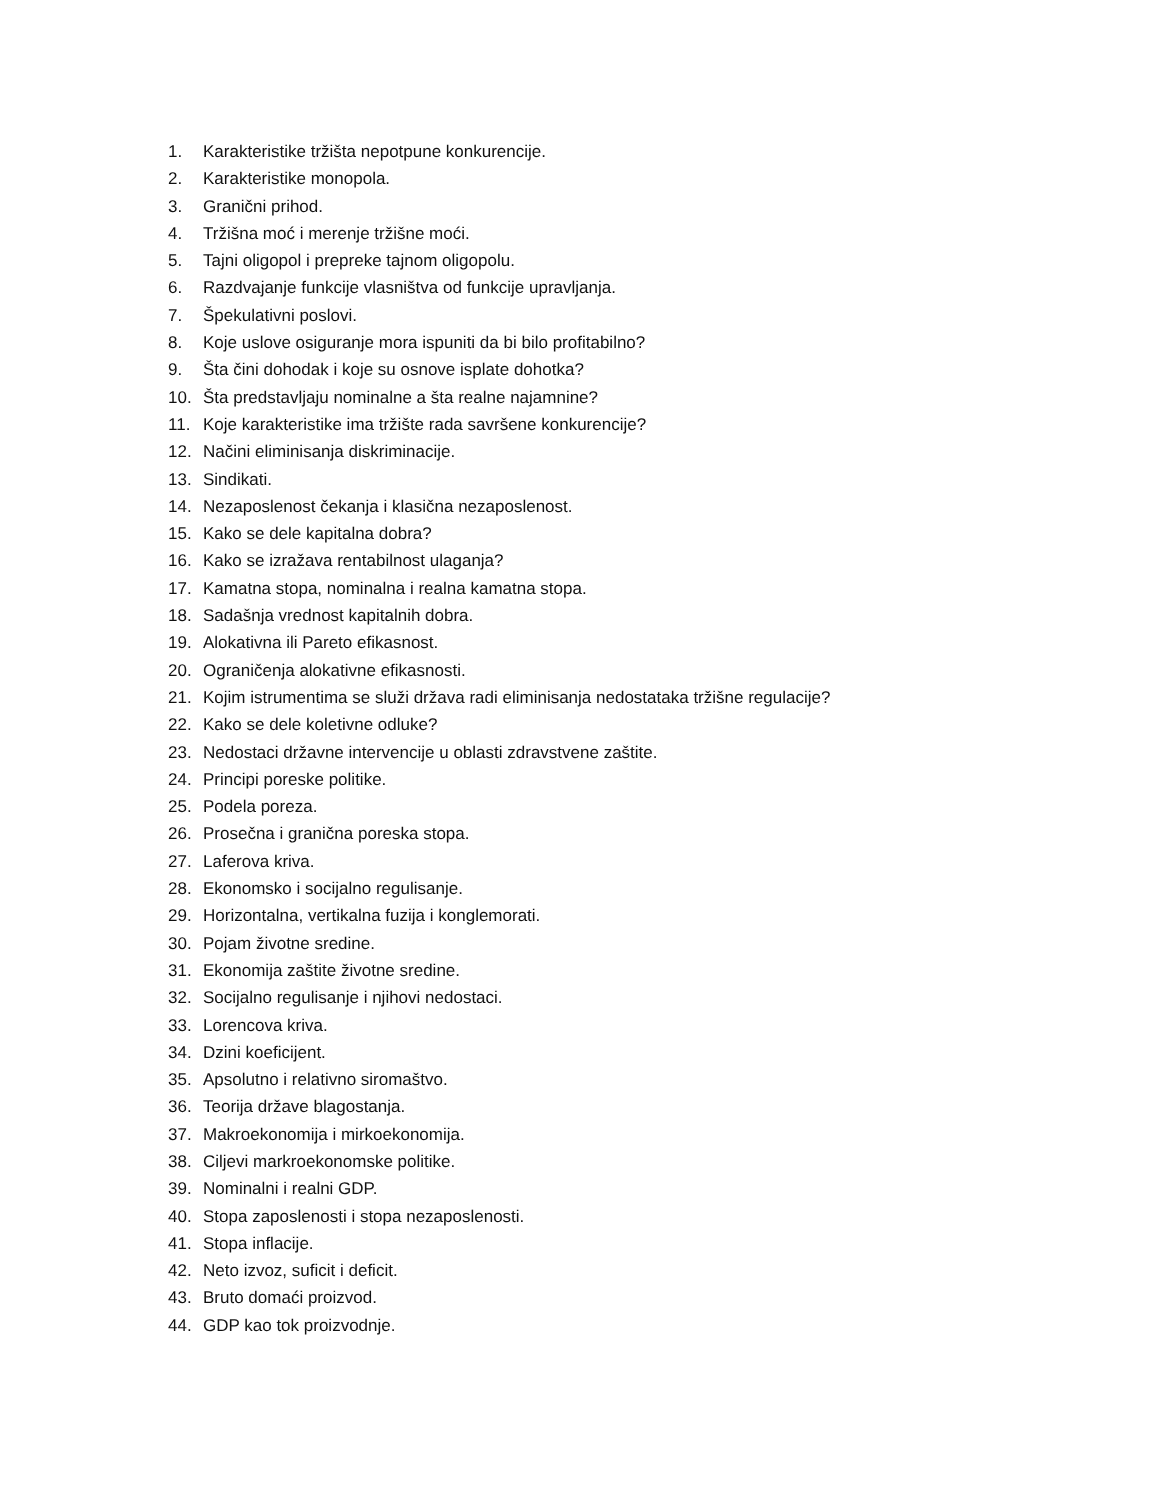1. Karakteristike tržišta nepotpune konkurencije.
2. Karakteristike monopola.
3. Granični prihod.
4. Tržišna moć i merenje tržišne moći.
5. Tajni oligopol i prepreke tajnom oligopolu.
6. Razdvajanje funkcije vlasništva od funkcije upravljanja.
7. Špekulativni poslovi.
8. Koje uslove osiguranje mora ispuniti da bi bilo profitabilno?
9. Šta čini dohodak i koje su osnove isplate dohotka?
10. Šta predstavljaju nominalne a šta realne najamnine?
11. Koje karakteristike ima tržište rada savršene konkurencije?
12. Načini eliminisanja diskriminacije.
13. Sindikati.
14. Nezaposlenost čekanja i klasična nezaposlenost.
15. Kako se dele kapitalna dobra?
16. Kako se izražava rentabilnost ulaganja?
17. Kamatna stopa, nominalna i realna kamatna stopa.
18. Sadašnja vrednost kapitalnih dobra.
19. Alokativna ili Pareto efikasnost.
20. Ograničenja alokativne efikasnosti.
21. Kojim istrumentima se služi država radi eliminisanja nedostataka tržišne regulacije?
22. Kako se dele koletivne odluke?
23. Nedostaci državne intervencije u oblasti zdravstvene zaštite.
24. Principi poreske politike.
25. Podela poreza.
26. Prosečna i granična poreska stopa.
27. Laferova kriva.
28. Ekonomsko i socijalno regulisanje.
29. Horizontalna, vertikalna fuzija i konglemorati.
30. Pojam životne sredine.
31. Ekonomija zaštite životne sredine.
32. Socijalno regulisanje i njihovi nedostaci.
33. Lorencova kriva.
34. Dzini koeficijent.
35. Apsolutno i relativno siromaštvo.
36. Teorija države blagostanja.
37. Makroekonomija i mirkoekonomija.
38. Ciljevi markroekonomske politike.
39. Nominalni i realni GDP.
40. Stopa zaposlenosti i stopa nezaposlenosti.
41. Stopa inflacije.
42. Neto izvoz, suficit i deficit.
43. Bruto domaći proizvod.
44. GDP kao tok proizvodnje.